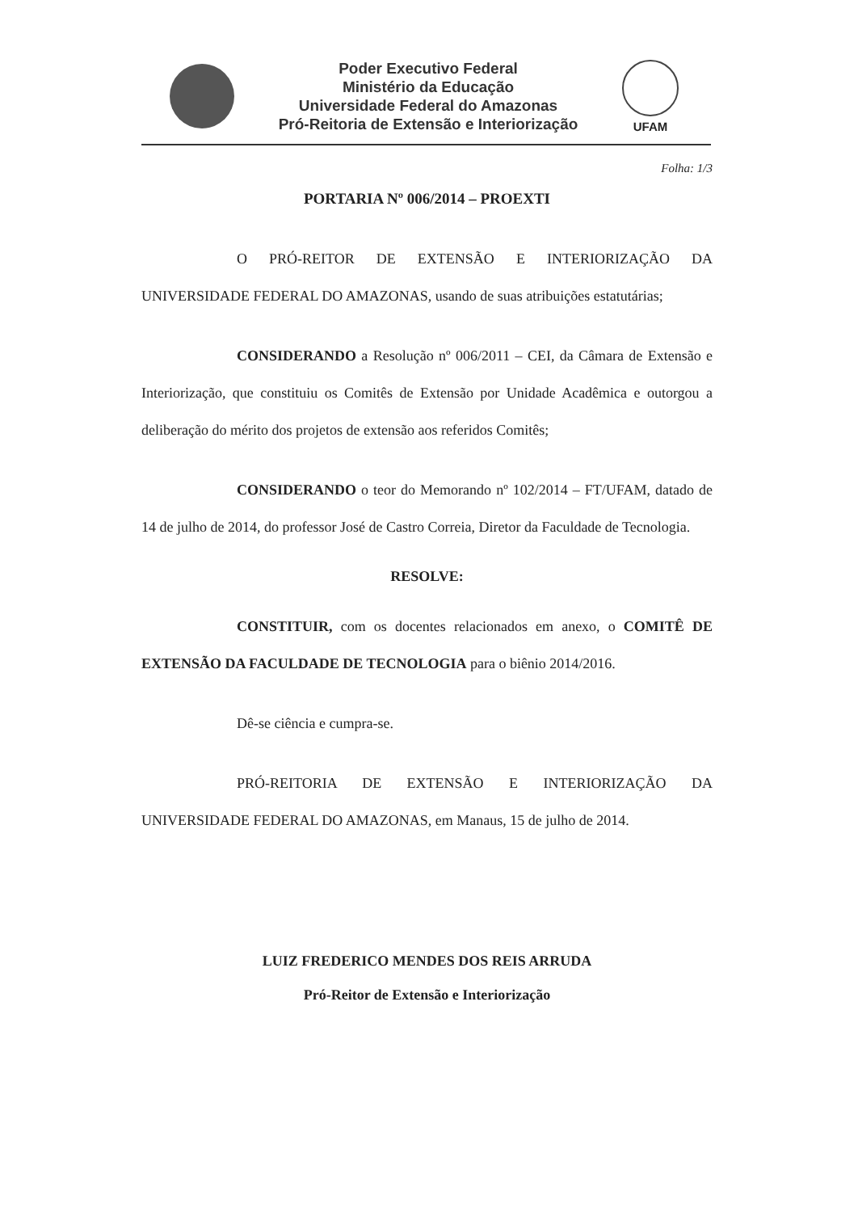Poder Executivo Federal
Ministério da Educação
Universidade Federal do Amazonas
Pró-Reitoria de Extensão e Interiorização
UFAM
Folha: 1/3
PORTARIA Nº 006/2014 – PROEXTI
O PRÓ-REITOR DE EXTENSÃO E INTERIORIZAÇÃO DA UNIVERSIDADE FEDERAL DO AMAZONAS, usando de suas atribuições estatutárias;
CONSIDERANDO a Resolução nº 006/2011 – CEI, da Câmara de Extensão e Interiorização, que constituiu os Comitês de Extensão por Unidade Acadêmica e outorgou a deliberação do mérito dos projetos de extensão aos referidos Comitês;
CONSIDERANDO o teor do Memorando nº 102/2014 – FT/UFAM, datado de 14 de julho de 2014, do professor José de Castro Correia, Diretor da Faculdade de Tecnologia.
RESOLVE:
CONSTITUIR, com os docentes relacionados em anexo, o COMITÊ DE EXTENSÃO DA FACULDADE DE TECNOLOGIA para o biênio 2014/2016.
Dê-se ciência e cumpra-se.
PRÓ-REITORIA DE EXTENSÃO E INTERIORIZAÇÃO DA UNIVERSIDADE FEDERAL DO AMAZONAS, em Manaus, 15 de julho de 2014.
LUIZ FREDERICO MENDES DOS REIS ARRUDA
Pró-Reitor de Extensão e Interiorização